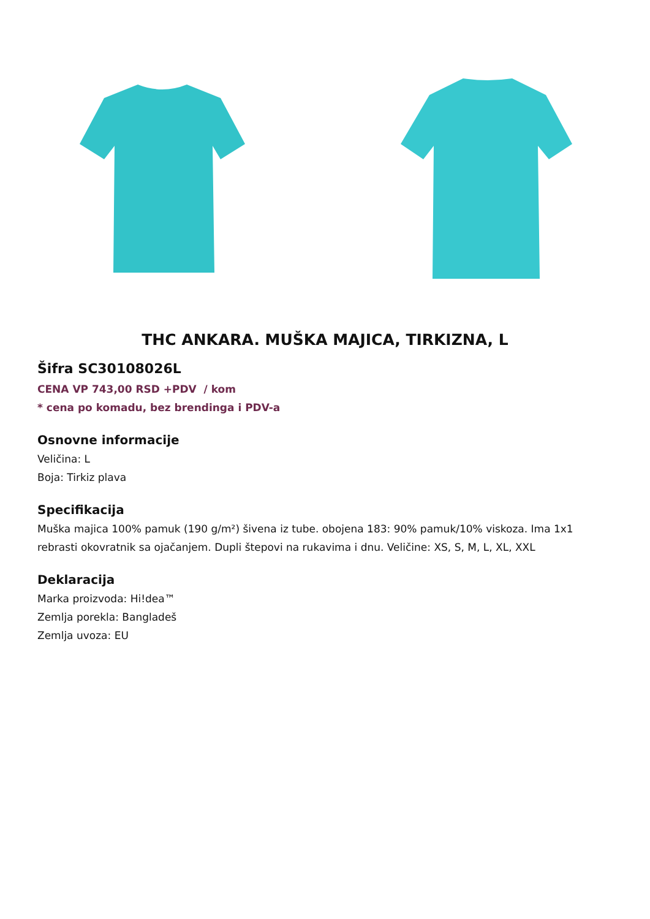THC ANKARA. MUŠKA MAJICA, TIRKIZNA, L
Šifra SC30108026L
CENA VP 743,00 RSD +PDV / kom
* cena po komadu, bez brendinga i PDV-a
Osnovne informacije
Veličina: L
Boja: Tirkiz plava
Specifikacija
Muška majica 100% pamuk (190 g/m²) šivena iz tube. obojena 183: 90% pamuk/10% viskoza. Ima 1x1 rebrasti okovratnik sa ojačanjem. Dupli štepovi na rukavima i dnu. Veličine: XS, S, M, L, XL, XXL
Deklaracija
Marka proizvoda: Hi!dea™
Zemlja porekla: Bangladeš
Zemlja uvoza: EU